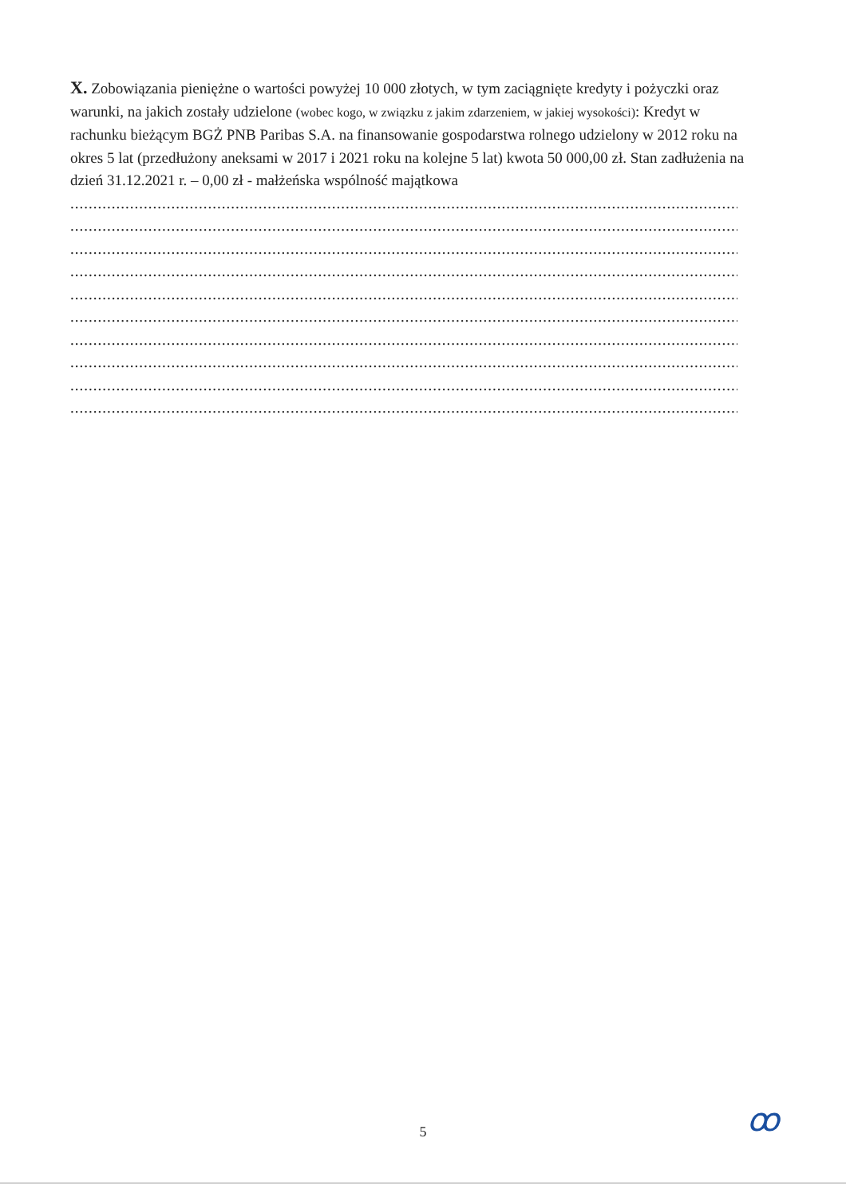X. Zobowiązania pieniężne o wartości powyżej 10 000 złotych, w tym zaciągnięte kredyty i pożyczki oraz warunki, na jakich zostały udzielone (wobec kogo, w związku z jakim zdarzeniem, w jakiej wysokości): Kredyt w rachunku bieżącym BGŻ PNB Paribas S.A. na finansowanie gospodarstwa rolnego udzielony w 2012 roku na okres 5 lat (przedłużony aneksami w 2017 i 2021 roku na kolejne 5 lat) kwota 50 000,00 zł. Stan zadłużenia na dzień 31.12.2021 r. – 0,00 zł - małżeńska wspólność majątkowa
..............................................................................................................................................................
..............................................................................................................................................................
..............................................................................................................................................................
..............................................................................................................................................................
..............................................................................................................................................................
..............................................................................................................................................................
..............................................................................................................................................................
..............................................................................................................................................................
..............................................................................................................................................................
..............................................................................................................................................................
ꝏ
5